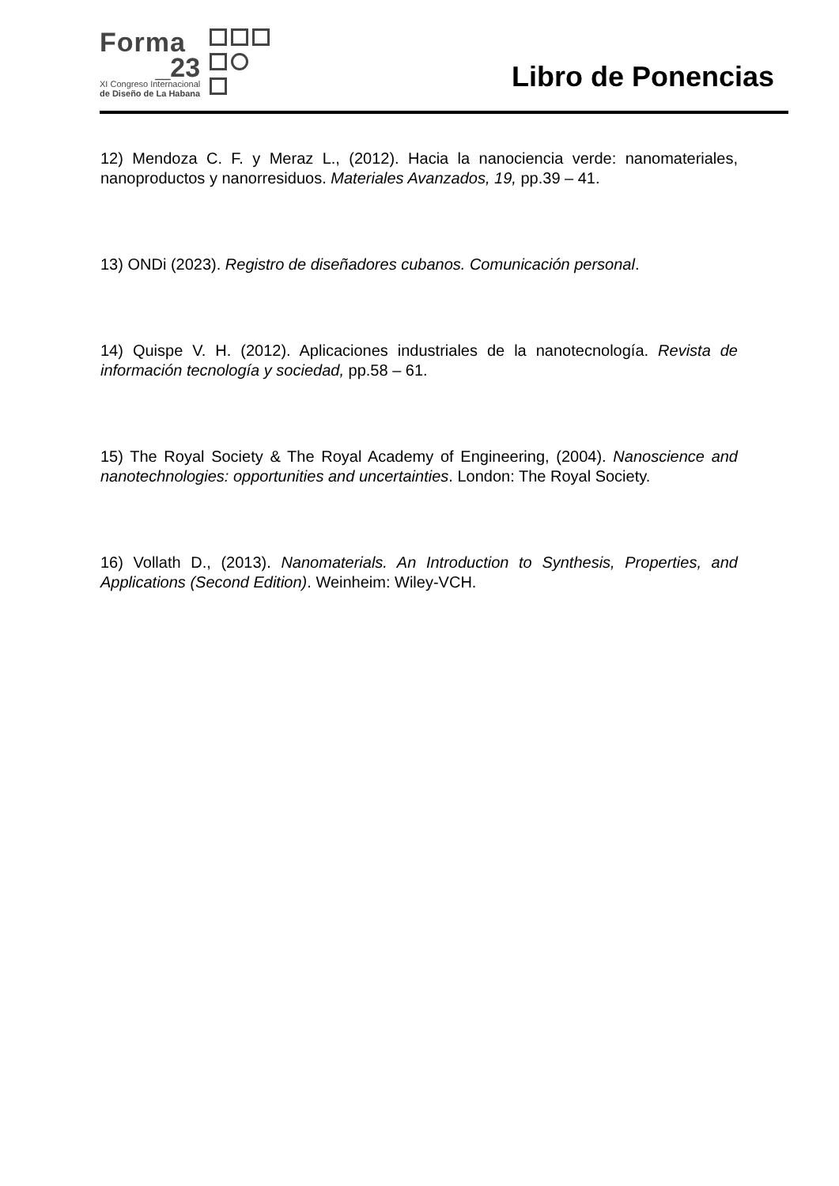Forma
_23
XI Congreso Internacional
de Diseño de La Habana
Libro de Ponencias
12) Mendoza C. F. y Meraz L., (2012). Hacia la nanociencia verde: nanomateriales, nanoproductos y nanorresiduos. Materiales Avanzados, 19, pp.39 – 41.
13) ONDi (2023). Registro de diseñadores cubanos. Comunicación personal.
14) Quispe V. H. (2012). Aplicaciones industriales de la nanotecnología. Revista de información tecnología y sociedad, pp.58 – 61.
15) The Royal Society & The Royal Academy of Engineering, (2004). Nanoscience and nanotechnologies: opportunities and uncertainties. London: The Royal Society.
16) Vollath D., (2013). Nanomaterials. An Introduction to Synthesis, Properties, and Applications (Second Edition). Weinheim: Wiley-VCH.